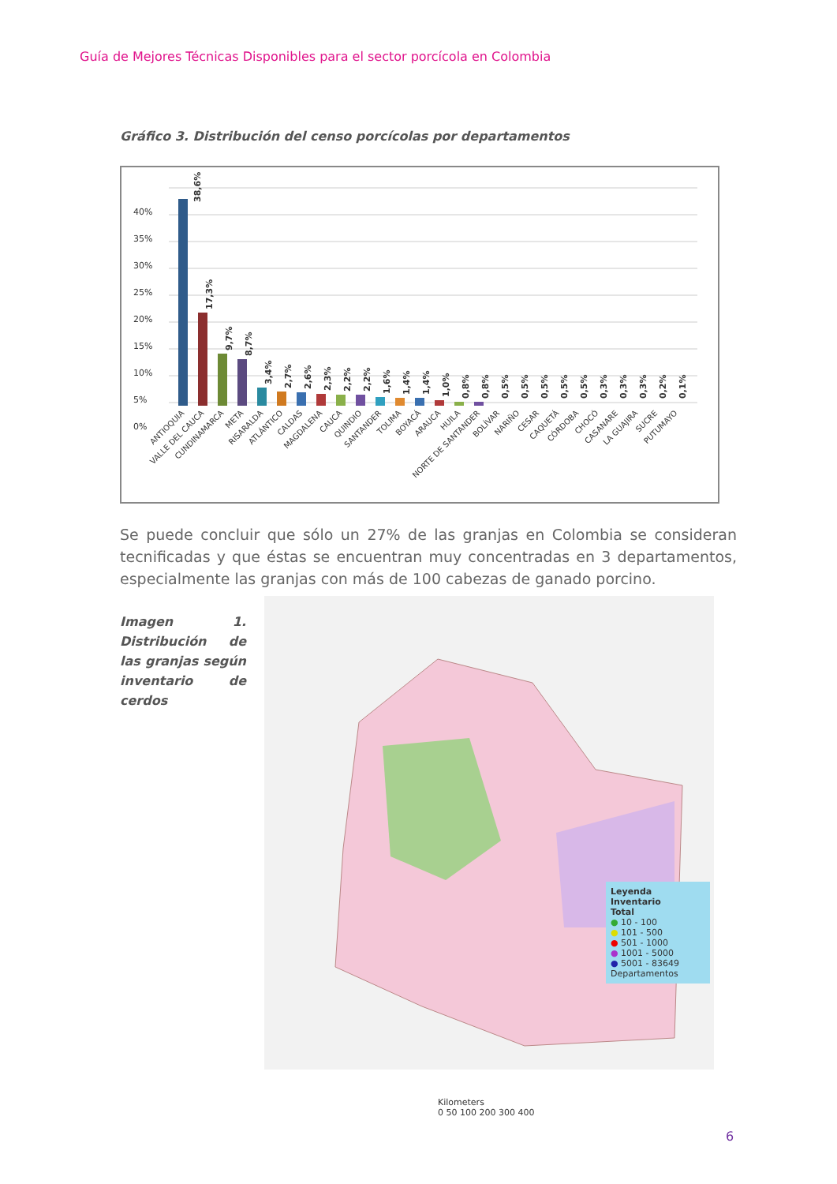Guía de Mejores Técnicas Disponibles para el sector porcícola en Colombia
Gráfico 3. Distribución del censo porcícolas por departamentos
40%
35%
30%
25%
20%
15%
10%
5%
0%
38,6%
17,3%
9,7%
8,7%
3,4%
2,7%
2,6%
2,3%
2,2%
2,2%
1,6%
1,4%
1,4%
1,0%
0,8%
0,8%
0,5%
0,5%
0,5%
0,5%
0,5%
0,3%
0,3%
0,3%
0,2%
0,1%
ANTIOQUIA
VALLE DEL CAUCA
CUNDINAMARCA
META
RISARALDA
ATLÁNTICO
CALDAS
MAGDALENA
CAUCA
QUINDIO
SANTANDER
TOLIMA
BOYACÁ
ARAUCA
HUILA
NORTE DE SANTANDER
BOLÍVAR
NARIÑO
CESAR
CAQUETÁ
CÓRDOBA
CHOCÓ
CASANARE
LA GUAJIRA
SUCRE
PUTUMAYO
Se puede concluir que sólo un 27% de las granjas en Colombia se consideran tecnificadas y que éstas se encuentran muy concentradas en 3 departamentos, especialmente las granjas con más de 100 cabezas de ganado porcino.
Imagen 1. Distribución de las granjas según inventario de cerdos
Leyenda
Inventario
Total
● 10 - 100
● 101 - 500
● 501 - 1000
● 1001 - 5000
● 5001 - 83649
Departamentos
Kilometers
0 50 100 200 300 400
6